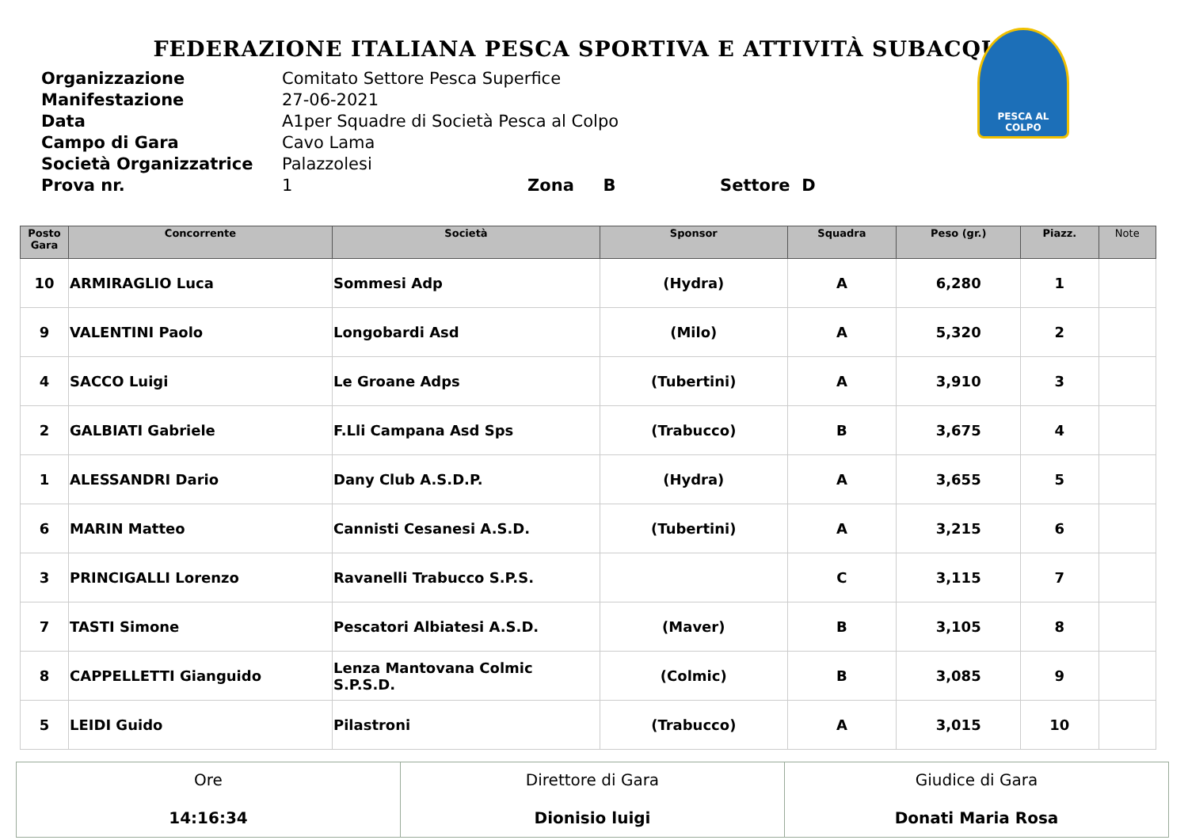FEDERAZIONE ITALIANA PESCA SPORTIVA E ATTIVITÀ SUBACQUEE
| Organizzazione | Comitato Settore Pesca Superfice |
| Manifestazione | 27-06-2021 |
| Data | A1per Squadre di Società Pesca al Colpo |
| Campo di Gara | Cavo Lama |
| Società Organizzatrice | Palazzolesi |
| Prova nr. | 1 Zona B Settore D |
PESCA AL COLPO
| Posto Gara | Concorrente | Società | Sponsor | Squadra | Peso (gr.) | Piazz. | Note |
| --- | --- | --- | --- | --- | --- | --- | --- |
| 10 | ARMIRAGLIO Luca | Sommesi Adp | (Hydra) | A | 6,280 | 1 | |
| 9 | VALENTINI Paolo | Longobardi Asd | (Milo) | A | 5,320 | 2 | |
| 4 | SACCO Luigi | Le Groane Adps | (Tubertini) | A | 3,910 | 3 | |
| 2 | GALBIATI Gabriele | F.Lli Campana Asd Sps | (Trabucco) | B | 3,675 | 4 | |
| 1 | ALESSANDRI Dario | Dany Club A.S.D.P. | (Hydra) | A | 3,655 | 5 | |
| 6 | MARIN Matteo | Cannisti Cesanesi A.S.D. | (Tubertini) | A | 3,215 | 6 | |
| 3 | PRINCIGALLI Lorenzo | Ravanelli Trabucco S.P.S. | | C | 3,115 | 7 | |
| 7 | TASTI Simone | Pescatori Albiatesi A.S.D. | (Maver) | B | 3,105 | 8 | |
| 8 | CAPPELLETTI Gianguido | Lenza Mantovana Colmic S.P.S.D. | (Colmic) | B | 3,085 | 9 | |
| 5 | LEIDI Guido | Pilastroni | (Trabucco) | A | 3,015 | 10 | |
| Ore 14:16:34 | Direttore di Gara Dionisio luigi | Giudice di Gara Donati Maria Rosa |